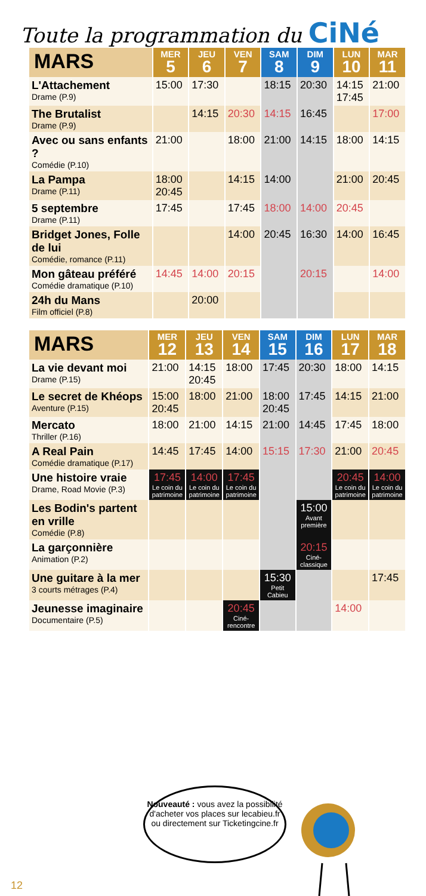Toute la programmation du CiNé
| MARS | MER 5 | JEU 6 | VEN 7 | SAM 8 | DIM 9 | LUN 10 | MAR 11 |
| --- | --- | --- | --- | --- | --- | --- | --- |
| L'Attachement Drame (P.9) | 15:00 | 17:30 | | 18:15 | 20:30 | 14:15 17:45 | 21:00 |
| The Brutalist Drame (P.9) | | 14:15 | 20:30 | 14:15 | 16:45 | | 17:00 |
| Avec ou sans enfants ? Comédie (P.10) | 21:00 | | 18:00 | 21:00 | 14:15 | 18:00 | 14:15 |
| La Pampa Drame (P.11) | 18:00 20:45 | | 14:15 | 14:00 | | 21:00 | 20:45 |
| 5 septembre Drame (P.11) | 17:45 | | 17:45 | 18:00 | 14:00 | 20:45 | |
| Bridget Jones, Folle de lui Comédie, romance (P.11) | | | 14:00 | 20:45 | 16:30 | 14:00 | 16:45 |
| Mon gâteau préféré Comédie dramatique (P.10) | 14:45 | 14:00 | 20:15 | | 20:15 | | 14:00 |
| 24h du Mans Film officiel (P.8) | | 20:00 | | | | | |
| MARS | MER 12 | JEU 13 | VEN 14 | SAM 15 | DIM 16 | LUN 17 | MAR 18 |
| --- | --- | --- | --- | --- | --- | --- | --- |
| La vie devant moi Drame (P.15) | 21:00 | 14:15 20:45 | 18:00 | 17:45 | 20:30 | 18:00 | 14:15 |
| Le secret de Khéops Aventure (P.15) | 15:00 20:45 | 18:00 | 21:00 | 18:00 20:45 | 17:45 | 14:15 | 21:00 |
| Mercato Thriller (P.16) | 18:00 | 21:00 | 14:15 | 21:00 | 14:45 | 17:45 | 18:00 |
| A Real Pain Comédie dramatique (P.17) | 14:45 | 17:45 | 14:00 | 15:15 | 17:30 | 21:00 | 20:45 |
| Une histoire vraie Drame, Road Movie (P.3) | 17:45 Le coin du patrimoine | 14:00 Le coin du patrimoine | 17:45 Le coin du patrimoine | | | 20:45 Le coin du patrimoine | 14:00 Le coin du patrimoine |
| Les Bodin's partent en vrille Comédie (P.8) | | | | | 15:00 Avant première | | |
| La garçonnière Animation (P.2) | | | | | 20:15 Ciné-classique | | |
| Une guitare à la mer 3 courts métrages (P.4) | | | | 15:30 Petit Cabieu | | | 17:45 |
| Jeunesse imaginaire Documentaire (P.5) | | | 20:45 Ciné-rencontre | | | 14:00 | |
Nouveauté : vous avez la possibilité d'acheter vos places sur lecabieu.fr ou directement sur Ticketingcine.fr
12